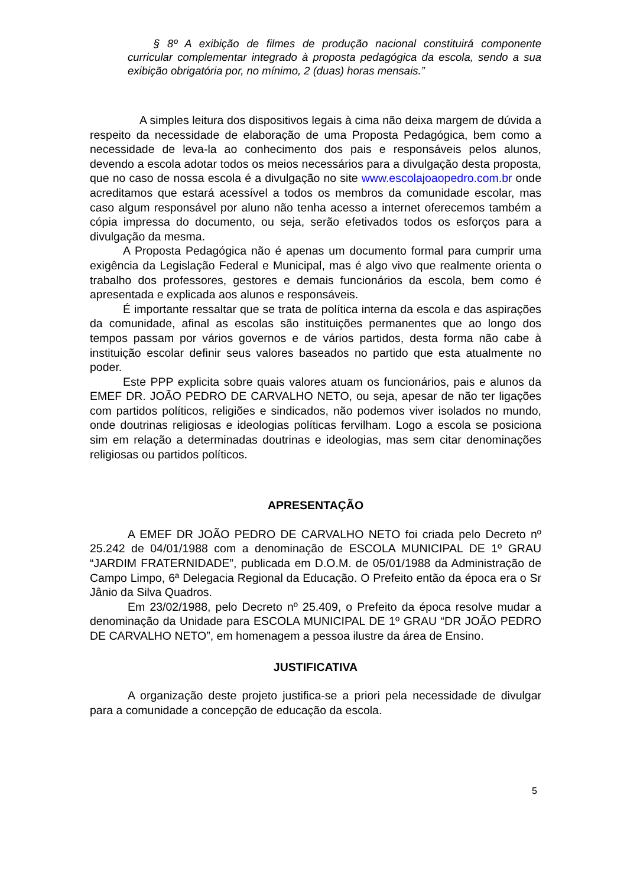§ 8º A exibição de filmes de produção nacional constituirá componente curricular complementar integrado à proposta pedagógica da escola, sendo a sua exibição obrigatória por, no mínimo, 2 (duas) horas mensais.”
A simples leitura dos dispositivos legais à cima não deixa margem de dúvida a respeito da necessidade de elaboração de uma Proposta Pedagógica, bem como a necessidade de leva-la ao conhecimento dos pais e responsáveis pelos alunos, devendo a escola adotar todos os meios necessários para a divulgação desta proposta, que no caso de nossa escola é a divulgação no site www.escolajoaopedro.com.br onde acreditamos que estará acessível a todos os membros da comunidade escolar, mas caso algum responsável por aluno não tenha acesso a internet oferecemos também a cópia impressa do documento, ou seja, serão efetivados todos os esforços para a divulgação da mesma.
A Proposta Pedagógica não é apenas um documento formal para cumprir uma exigência da Legislação Federal e Municipal, mas é algo vivo que realmente orienta o trabalho dos professores, gestores e demais funcionários da escola, bem como é apresentada e explicada aos alunos e responsáveis.
É importante ressaltar que se trata de política interna da escola e das aspirações da comunidade, afinal as escolas são instituições permanentes que ao longo dos tempos passam por vários governos e de vários partidos, desta forma não cabe à instituição escolar definir seus valores baseados no partido que esta atualmente no poder.
Este PPP explicita sobre quais valores atuam os funcionários, pais e alunos da EMEF DR. JOÃO PEDRO DE CARVALHO NETO, ou seja, apesar de não ter ligações com partidos políticos, religiões e sindicados, não podemos viver isolados no mundo, onde doutrinas religiosas e ideologias políticas fervilham. Logo a escola se posiciona sim em relação a determinadas doutrinas e ideologias, mas sem citar denominações religiosas ou partidos políticos.
APRESENTAÇÃO
A EMEF DR JOÃO PEDRO DE CARVALHO NETO foi criada pelo Decreto nº 25.242 de 04/01/1988 com a denominação de ESCOLA MUNICIPAL DE 1º GRAU “JARDIM FRATERNIDADE”, publicada em D.O.M. de 05/01/1988 da Administração de Campo Limpo, 6ª Delegacia Regional da Educação. O Prefeito então da época era o Sr Jânio da Silva Quadros.
Em 23/02/1988, pelo Decreto nº 25.409, o Prefeito da época resolve mudar a denominação da Unidade para ESCOLA MUNICIPAL DE 1º GRAU “DR JOÃO PEDRO DE CARVALHO NETO”, em homenagem a pessoa ilustre da área de Ensino.
JUSTIFICATIVA
A organização deste projeto justifica-se a priori pela necessidade de divulgar para a comunidade a concepção de educação da escola.
5